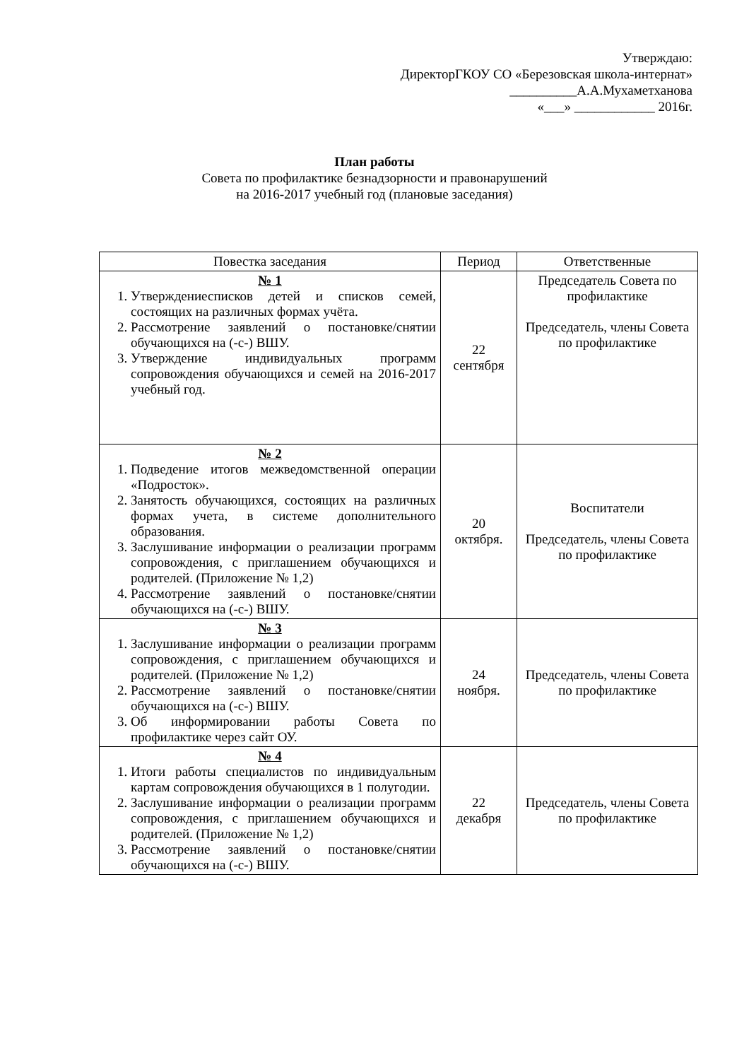Утверждаю:
ДиректорГКОУ СО «Березовская школа-интернат»
__________А.А.Мухаметханова
«___» ____________ 2016г.
План работы
Совета по профилактике безнадзорности и правонарушений
на 2016-2017 учебный год (плановые заседания)
| Повестка заседания | Период | Ответственные |
| --- | --- | --- |
| № 1 1. Утверждениесписков детей и списков семей, состоящих на различных формах учёта. 2. Рассмотрение заявлений о постановке/снятии обучающихся на (-с-) ВШУ. 3. Утверждение индивидуальных программ сопровождения обучающихся и семей на 2016-2017 учебный год. | 22 сентября | Председатель Совета по профилактике Председатель, члены Совета по профилактике |
| № 2 1. Подведение итогов межведомственной операции «Подросток». 2. Занятость обучающихся, состоящих на различных формах учета, в системе дополнительного образования. 3. Заслушивание информации о реализации программ сопровождения, с приглашением обучающихся и родителей. (Приложение № 1,2) 4. Рассмотрение заявлений о постановке/снятии обучающихся на (-с-) ВШУ. | 20 октября. | Воспитатели Председатель, члены Совета по профилактике |
| № 3 1. Заслушивание информации о реализации программ сопровождения, с приглашением обучающихся и родителей. (Приложение № 1,2) 2. Рассмотрение заявлений о постановке/снятии обучающихся на (-с-) ВШУ. 3. Об информировании работы Совета по профилактике через сайт ОУ. | 24 ноября. | Председатель, члены Совета по профилактике |
| № 4 1. Итоги работы специалистов по индивидуальным картам сопровождения обучающихся в 1 полугодии. 2. Заслушивание информации о реализации программ сопровождения, с приглашением обучающихся и родителей. (Приложение № 1,2) 3. Рассмотрение заявлений о постановке/снятии обучающихся на (-с-) ВШУ. | 22 декабря | Председатель, члены Совета по профилактике |